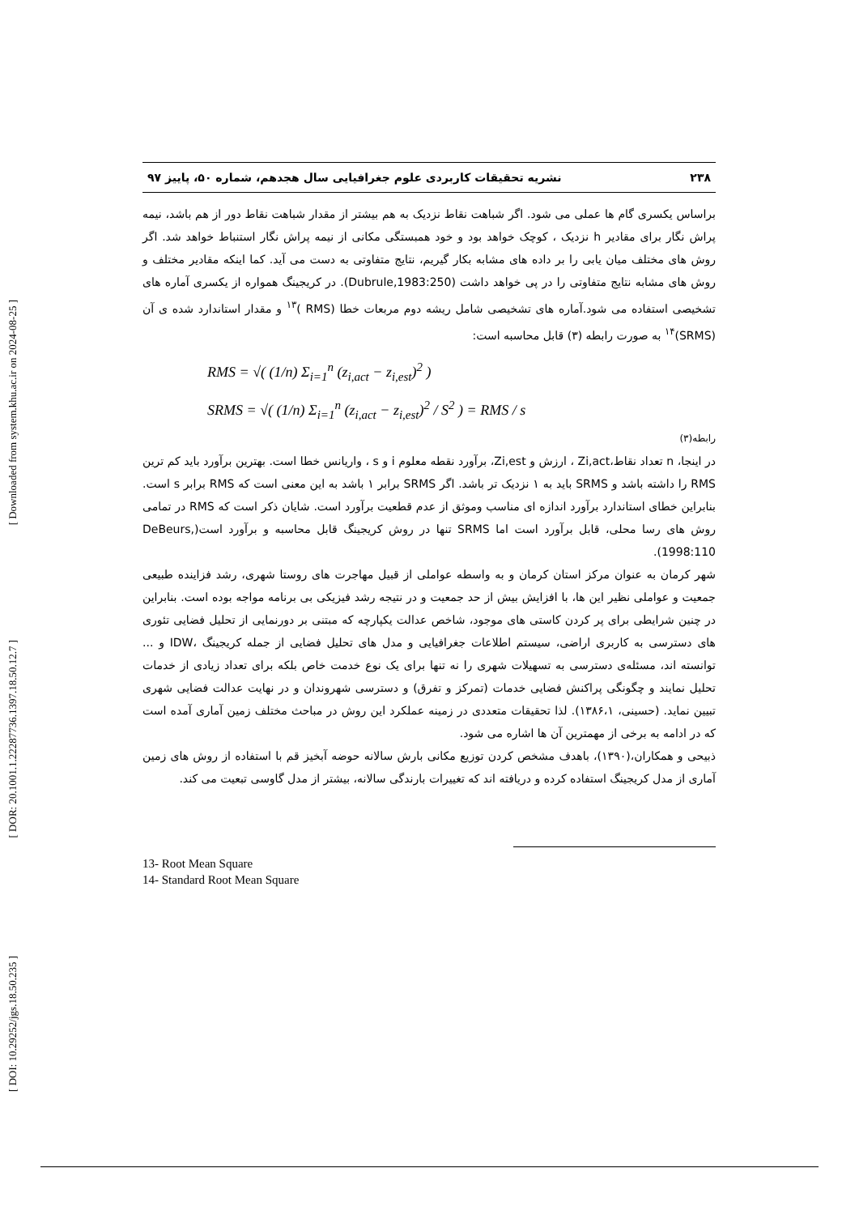[ Downloaded from system.khu.ac.ir on 2024-08-25 ]
[ DOR: 20.1001.1.22287736.1397.18.50.12.7 ]
[ DOI: 10.29252/jgs.18.50.235 ]
۲۳۸ نشریه تحقیقات کاربردی علوم جغرافیایی سال هجدهم، شماره ۵۰، پاییز ۹۷
براساس یکسری گام ها عملی می شود. اگر شباهت نقاط نزدیک به هم بیشتر از مقدار شباهت نقاط دور از هم باشد، نیمه پراش نگار برای مقادیر h نزدیک ، کوچک خواهد بود و خود همبستگی مکانی از نیمه پراش نگار استنباط خواهد شد. اگر روش های مختلف میان یابی را بر داده های مشابه بکار گیریم، نتایج متفاوتی به دست می آید. کما اینکه مقادیر مختلف و روش های مشابه نتایج متفاوتی را در پی خواهد داشت (Dubrule,1983:250). در کریجینگ همواره از یکسری آماره های تشخیصی استفاده می شود.آماره های تشخیصی شامل ریشه دوم مربعات خطا (RMS )<sup>۱۳</sup> و مقدار استاندارد شده ی آن (SRMS)<sup>۱۴</sup> به صورت رابطه (۳) قابل محاسبه است:
RMS = √( (1/n) Σ<sub>i=1</sub><sup>n</sup> (z<sub>i,act</sub> − z<sub>i,est</sub>)<sup>2</sup> )
SRMS = √( (1/n) Σ<sub>i=1</sub><sup>n</sup> (z<sub>i,act</sub> − z<sub>i,est</sub>)<sup>2</sup> / S<sup>2</sup> ) = RMS / s
رابطه(۳)
در اینجا، n تعداد نقاط،Zi,act ، ارزش و Zi,est، برآورد نقطه معلوم i و s ، واریانس خطا است. بهترین برآورد باید کم ترین RMS را داشته باشد و SRMS باید به ۱ نزدیک تر باشد. اگر SRMS برابر ۱ باشد به این معنی است که RMS برابر s است. بنابراین خطای استاندارد برآورد اندازه ای مناسب وموثق از عدم قطعیت برآورد است. شایان ذکر است که RMS در تمامی روش های رسا محلی، قابل برآورد است اما SRMS تنها در روش کریجینگ قابل محاسبه و برآورد است(DeBeurs, 1998:110).
شهر کرمان به عنوان مرکز استان کرمان و به واسطه عواملی از قبیل مهاجرت های روستا شهری، رشد فزاینده طبیعی جمعیت و عواملی نظیر این ها، با افزایش بیش از حد جمعیت و در نتیجه رشد فیزیکی بی برنامه مواجه بوده است. بنابراین در چنین شرایطی برای پر کردن کاستی های موجود، شاخص عدالت یکپارچه که مبتنی بر دورنمایی از تحلیل فضایی تئوری های دسترسی به کاربری اراضی، سیستم اطلاعات جغرافیایی و مدل های تحلیل فضایی از جمله کریجینگ ،IDW و ... توانسته اند، مسئله‌ی دسترسی به تسهیلات شهری را نه تنها برای یک نوع خدمت خاص بلکه برای تعداد زیادی از خدمات تحلیل نمایند و چگونگی پراکنش فضایی خدمات (تمرکز و تفرق) و دسترسی شهروندان و در نهایت عدالت فضایی شهری تبیین نماید. (حسینی، ۱۳۸۶،۱). لذا تحقیقات متعددی در زمینه عملکرد این روش در مباحث مختلف زمین آماری آمده است که در ادامه به برخی از مهمترین آن ها اشاره می شود.
ذبیحی و همکاران،(۱۳۹۰)، باهدف مشخص کردن توزیع مکانی بارش سالانه حوضه آبخیز قم با استفاده از روش های زمین آماری از مدل کریجینگ استفاده کرده و دریافته اند که تغییرات بارندگی سالانه، بیشتر از مدل گاوسی تبعیت می کند.
13- Root Mean Square
14- Standard Root Mean Square